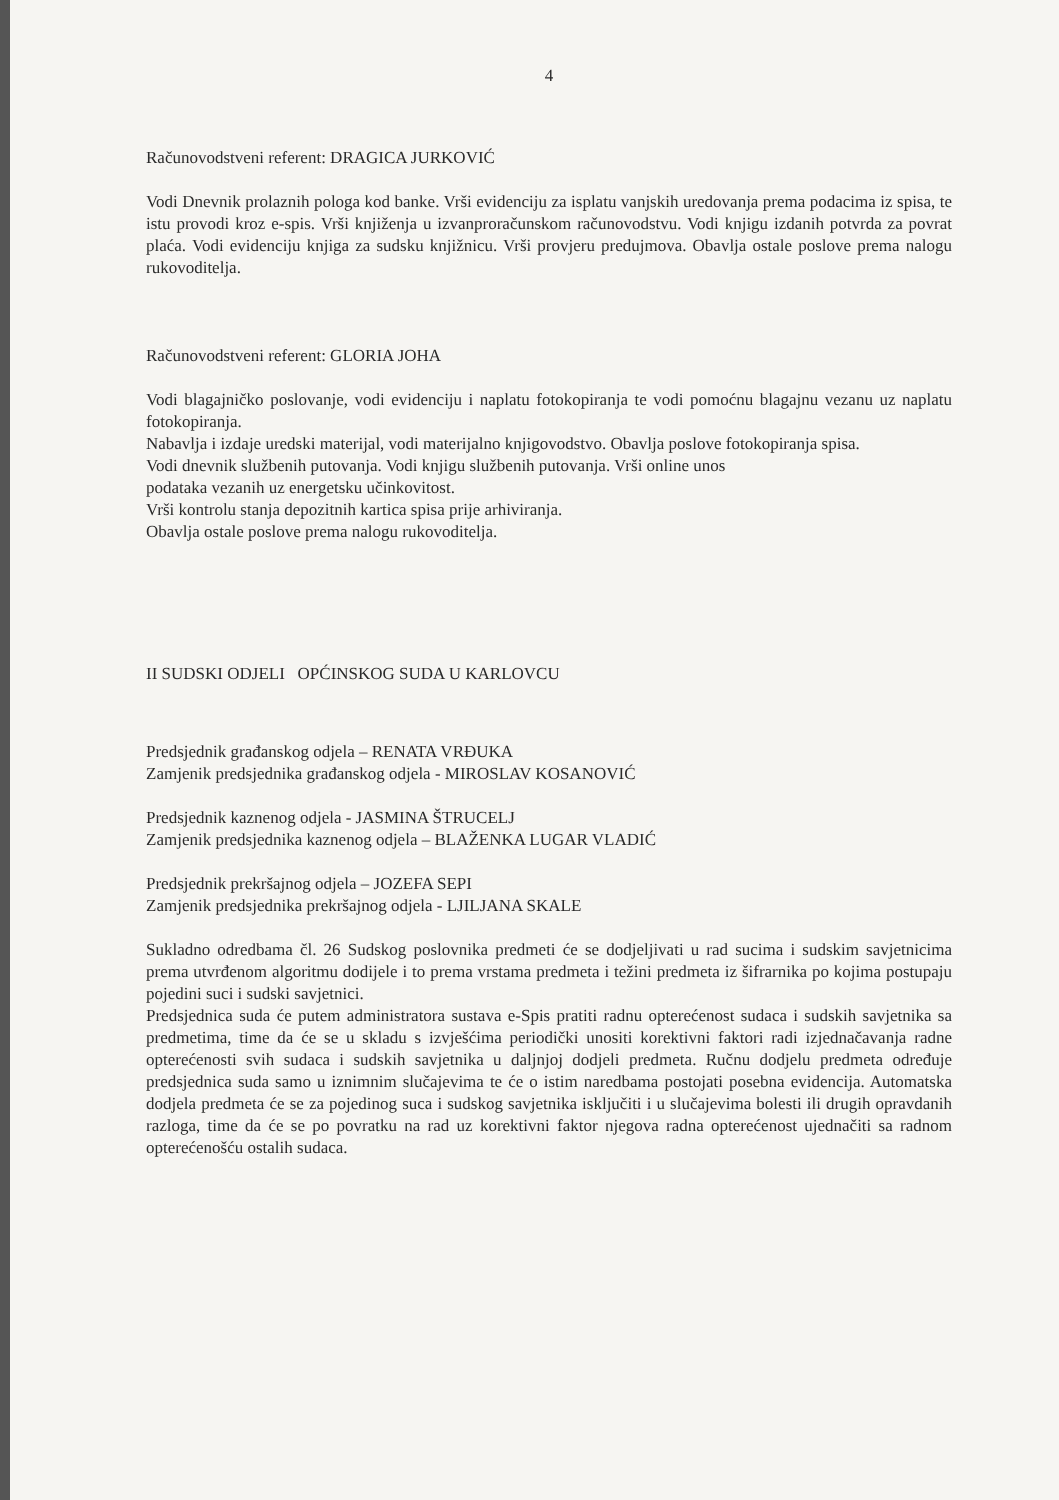4
Računovodstveni referent: DRAGICA JURKOVIĆ
Vodi Dnevnik prolaznih pologa kod banke. Vrši evidenciju za isplatu vanjskih uredovanja prema podacima iz spisa, te istu provodi kroz e-spis. Vrši knjiženja u izvanproračunskom računovodstvu. Vodi knjigu izdanih potvrda za povrat plaća. Vodi evidenciju knjiga za sudsku knjižnicu. Vrši provjeru predujmova. Obavlja ostale poslove prema nalogu rukovoditelja.
Računovodstveni referent: GLORIA JOHA
Vodi blagajničko poslovanje, vodi evidenciju i naplatu fotokopiranja te vodi pomoćnu blagajnu vezanu uz naplatu fotokopiranja.
Nabavlja i izdaje uredski materijal, vodi materijalno knjigovodstvo. Obavlja poslove fotokopiranja spisa.
Vodi dnevnik službenih putovanja. Vodi knjigu službenih putovanja. Vrši online unos
podataka vezanih uz energetsku učinkovitost.
Vrši kontrolu stanja depozitnih kartica spisa prije arhiviranja.
Obavlja ostale poslove prema nalogu rukovoditelja.
II SUDSKI ODJELI OPĆINSKOG SUDA U KARLOVCU
Predsjednik građanskog odjela – RENATA VRĐUKA
Zamjenik predsjednika građanskog odjela - MIROSLAV KOSANOVIĆ
Predsjednik kaznenog odjela - JASMINA ŠTRUCELJ
Zamjenik predsjednika kaznenog odjela – BLAŽENKA LUGAR VLADIĆ
Predsjednik prekršajnog odjela – JOZEFA SEPI
Zamjenik predsjednika prekršajnog odjela - LJILJANA SKALE
Sukladno odredbama čl. 26 Sudskog poslovnika predmeti će se dodjeljivati u rad sucima i sudskim savjetnicima prema utvrđenom algoritmu dodijele i to prema vrstama predmeta i težini predmeta iz šifrarnika po kojima postupaju pojedini suci i sudski savjetnici.
Predsjednica suda će putem administratora sustava e-Spis pratiti radnu opterećenost sudaca i sudskih savjetnika sa predmetima, time da će se u skladu s izvješćima periodički unositi korektivni faktori radi izjednačavanja radne opterećenosti svih sudaca i sudskih savjetnika u daljnjoj dodjeli predmeta. Ručnu dodjelu predmeta određuje predsjednica suda samo u iznimnim slučajevima te će o istim naredbama postojati posebna evidencija. Automatska dodjela predmeta će se za pojedinog suca i sudskog savjetnika isključiti i u slučajevima bolesti ili drugih opravdanih razloga, time da će se po povratku na rad uz korektivni faktor njegova radna opterećenost ujednačiti sa radnom opterećenošću ostalih sudaca.